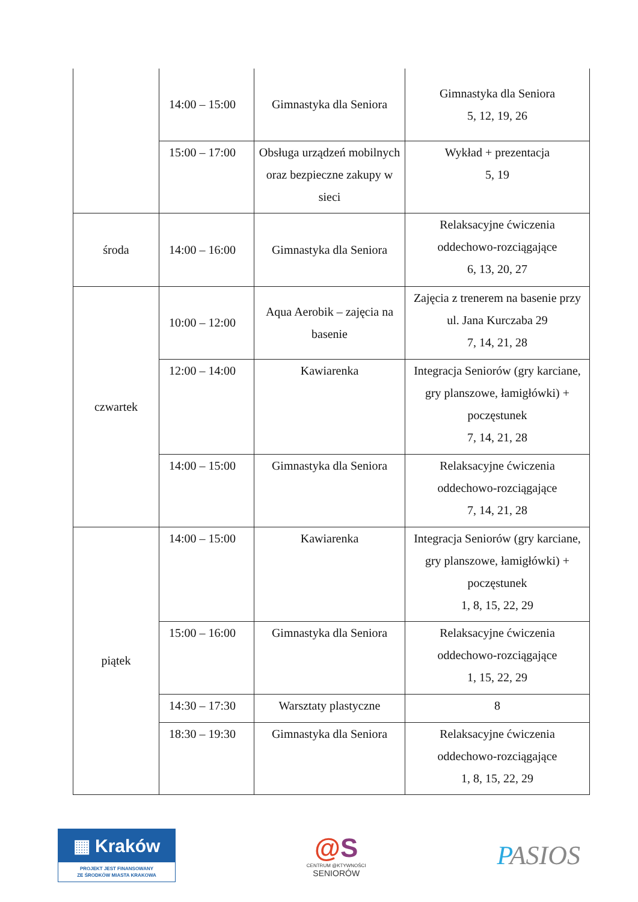| | 14:00 – 15:00 | Gimnastyka dla Seniora | Gimnastyka dla Seniora 5, 12, 19, 26 |
| | 15:00 – 17:00 | Obsługa urządzeń mobilnych oraz bezpieczne zakupy w sieci | Wykład + prezentacja 5, 19 |
| środa | 14:00 – 16:00 | Gimnastyka dla Seniora | Relaksacyjne ćwiczenia oddechowo-rozciągające 6, 13, 20, 27 |
| czwartek | 10:00 – 12:00 | Aqua Aerobik – zajęcia na basenie | Zajęcia z trenerem na basenie przy ul. Jana Kurczaba 29 7, 14, 21, 28 |
| | 12:00 – 14:00 | Kawiarenka | Integracja Seniorów (gry karciane, gry planszowe, łamigłówki) + poczęstunek 7, 14, 21, 28 |
| | 14:00 – 15:00 | Gimnastyka dla Seniora | Relaksacyjne ćwiczenia oddechowo-rozciągające 7, 14, 21, 28 |
| piątek | 14:00 – 15:00 | Kawiarenka | Integracja Seniorów (gry karciane, gry planszowe, łamigłówki) + poczęstunek 1, 8, 15, 22, 29 |
| | 15:00 – 16:00 | Gimnastyka dla Seniora | Relaksacyjne ćwiczenia oddechowo-rozciągające 1, 15, 22, 29 |
| | 14:30 – 17:30 | Warsztaty plastyczne | 8 |
| | 18:30 – 19:30 | Gimnastyka dla Seniora | Relaksacyjne ćwiczenia oddechowo-rozciągające 1, 8, 15, 22, 29 |
▦ Kraków
PROJEKT JEST FINANSOWANY
ZE ŚRODKÓW MIASTA KRAKOWA
@S
CENTRUM @KTYWNOŚCI
SENIORÓW
PASIOS